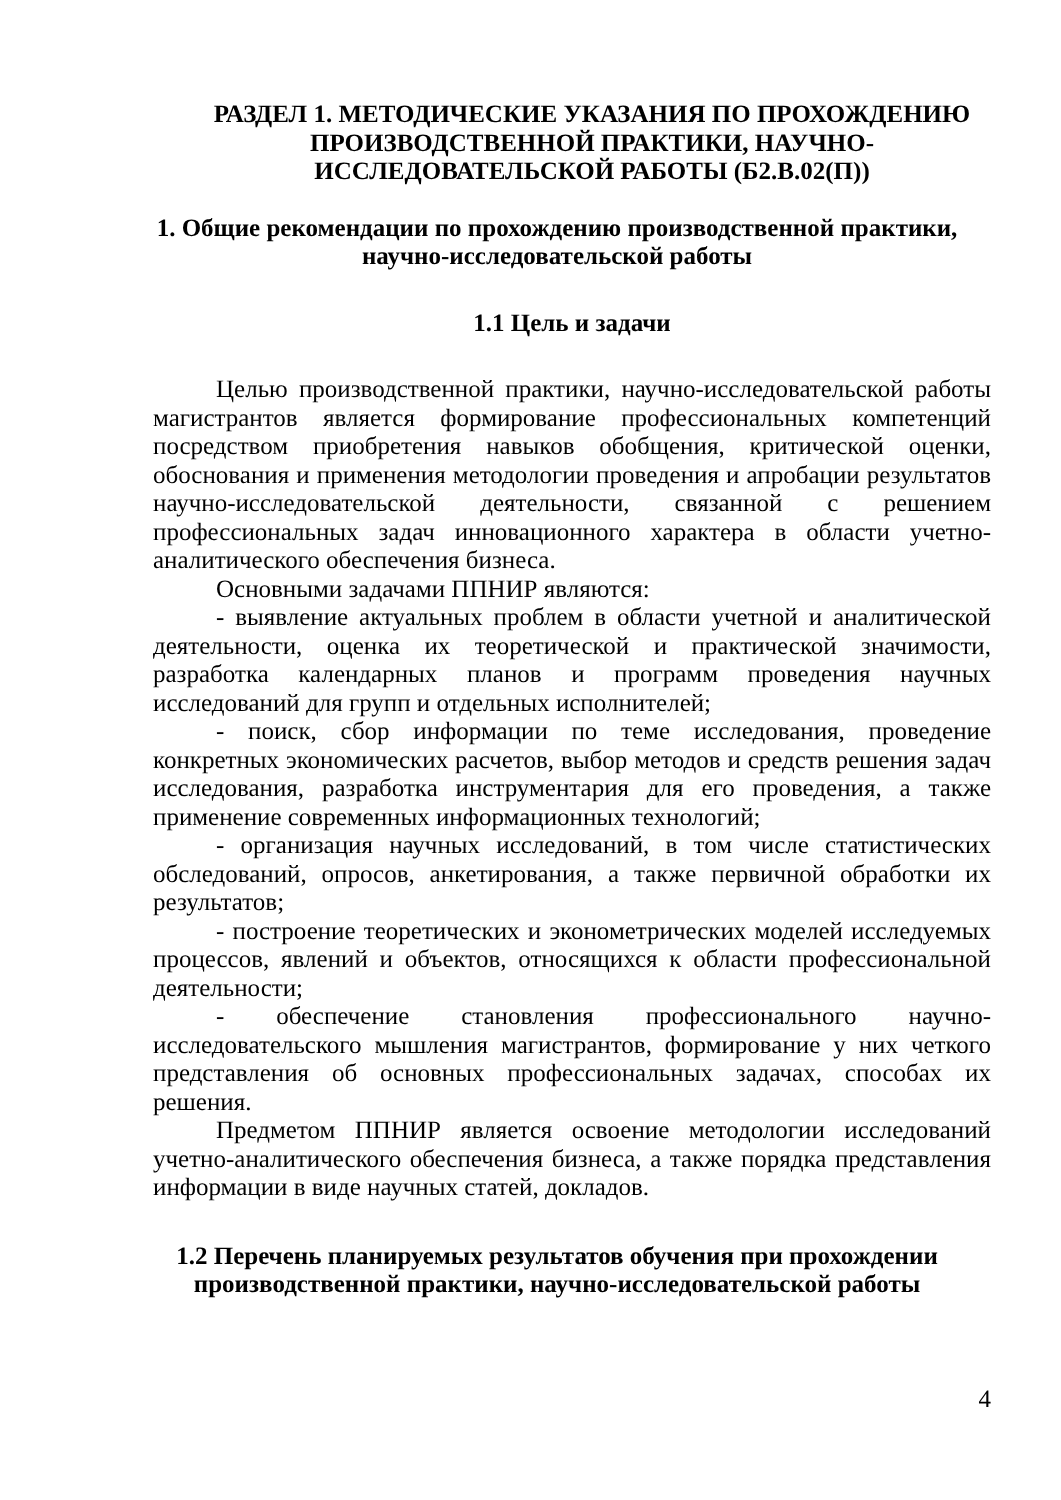РАЗДЕЛ 1. МЕТОДИЧЕСКИЕ УКАЗАНИЯ ПО ПРОХОЖДЕНИЮ ПРОИЗВОДСТВЕННОЙ ПРАКТИКИ, НАУЧНО-ИССЛЕДОВАТЕЛЬСКОЙ РАБОТЫ (Б2.В.02(П))
1. Общие рекомендации по прохождению производственной практики, научно-исследовательской работы
1.1 Цель и задачи
Целью производственной практики, научно-исследовательской работы магистрантов является формирование профессиональных компетенций посредством приобретения навыков обобщения, критической оценки, обоснования и применения методологии проведения и апробации результатов научно-исследовательской деятельности, связанной с решением профессиональных задач инновационного характера в области учетно-аналитического обеспечения бизнеса.
Основными задачами ППНИР являются:
- выявление актуальных проблем в области учетной и аналитической деятельности, оценка их теоретической и практической значимости, разработка календарных планов и программ проведения научных исследований для групп и отдельных исполнителей;
- поиск, сбор информации по теме исследования, проведение конкретных экономических расчетов, выбор методов и средств решения задач исследования, разработка инструментария для его проведения, а также применение современных информационных технологий;
- организация научных исследований, в том числе статистических обследований, опросов, анкетирования, а также первичной обработки их результатов;
- построение теоретических и эконометрических моделей исследуемых процессов, явлений и объектов, относящихся к области профессиональной деятельности;
- обеспечение становления профессионального научно-исследовательского мышления магистрантов, формирование у них четкого представления об основных профессиональных задачах, способах их решения.
Предметом ППНИР является освоение методологии исследований учетно-аналитического обеспечения бизнеса, а также порядка представления информации в виде научных статей, докладов.
1.2 Перечень планируемых результатов обучения при прохождении производственной практики, научно-исследовательской работы
4